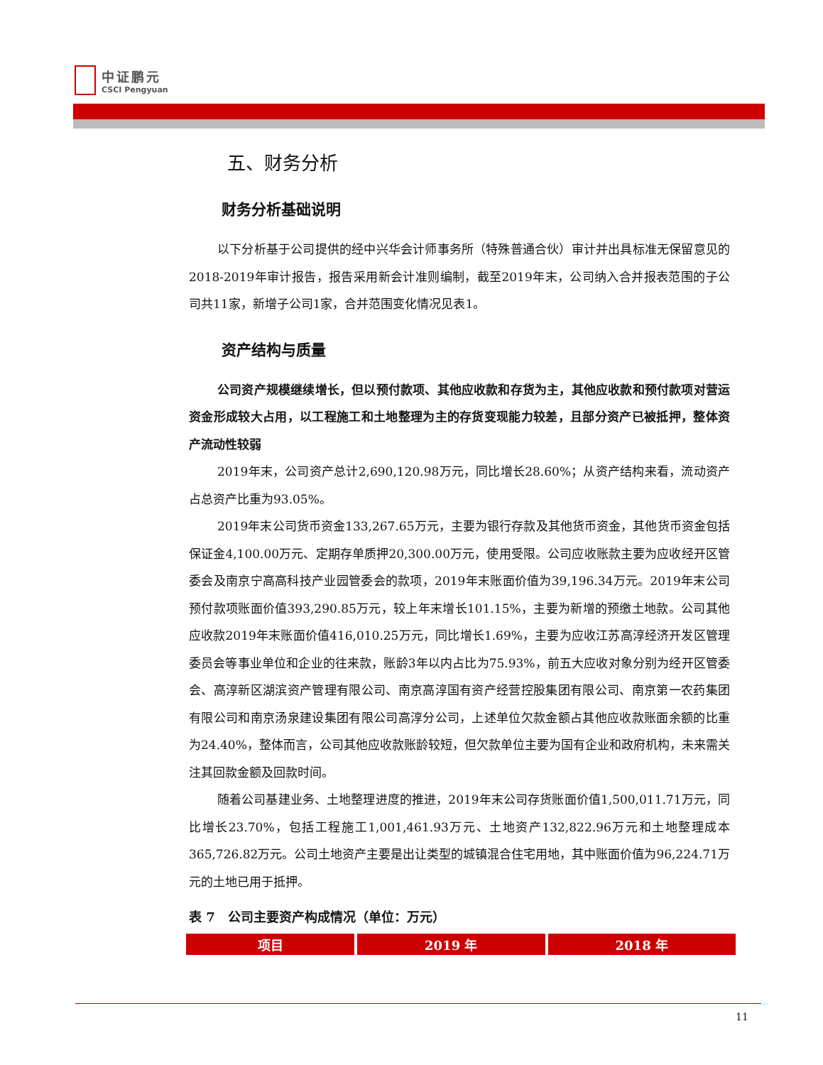中证鹏元
CSCI Pengyuan
五、财务分析
财务分析基础说明
以下分析基于公司提供的经中兴华会计师事务所（特殊普通合伙）审计并出具标准无保留意见的2018-2019年审计报告，报告采用新会计准则编制，截至2019年末，公司纳入合并报表范围的子公司共11家，新增子公司1家，合并范围变化情况见表1。
资产结构与质量
公司资产规模继续增长，但以预付款项、其他应收款和存货为主，其他应收款和预付款项对营运资金形成较大占用，以工程施工和土地整理为主的存货变现能力较差，且部分资产已被抵押，整体资产流动性较弱
2019年末，公司资产总计2,690,120.98万元，同比增长28.60%；从资产结构来看，流动资产占总资产比重为93.05%。
2019年末公司货币资金133,267.65万元，主要为银行存款及其他货币资金，其他货币资金包括保证金4,100.00万元、定期存单质押20,300.00万元，使用受限。公司应收账款主要为应收经开区管委会及南京宁高高科技产业园管委会的款项，2019年末账面价值为39,196.34万元。2019年末公司预付款项账面价值393,290.85万元，较上年末增长101.15%，主要为新增的预缴土地款。公司其他应收款2019年末账面价值416,010.25万元，同比增长1.69%，主要为应收江苏高淳经济开发区管理委员会等事业单位和企业的往来款，账龄3年以内占比为75.93%，前五大应收对象分别为经开区管委会、高淳新区湖滨资产管理有限公司、南京高淳国有资产经营控股集团有限公司、南京第一农药集团有限公司和南京汤泉建设集团有限公司高淳分公司，上述单位欠款金额占其他应收款账面余额的比重为24.40%，整体而言，公司其他应收款账龄较短，但欠款单位主要为国有企业和政府机构，未来需关注其回款金额及回款时间。
随着公司基建业务、土地整理进度的推进，2019年末公司存货账面价值1,500,011.71万元，同比增长23.70%，包括工程施工1,001,461.93万元、土地资产132,822.96万元和土地整理成本365,726.82万元。公司土地资产主要是出让类型的城镇混合住宅用地，其中账面价值为96,224.71万元的土地已用于抵押。
表 7　公司主要资产构成情况（单位：万元）
| 项目 | 2019 年 | 2018 年 |
| --- | --- | --- |
11